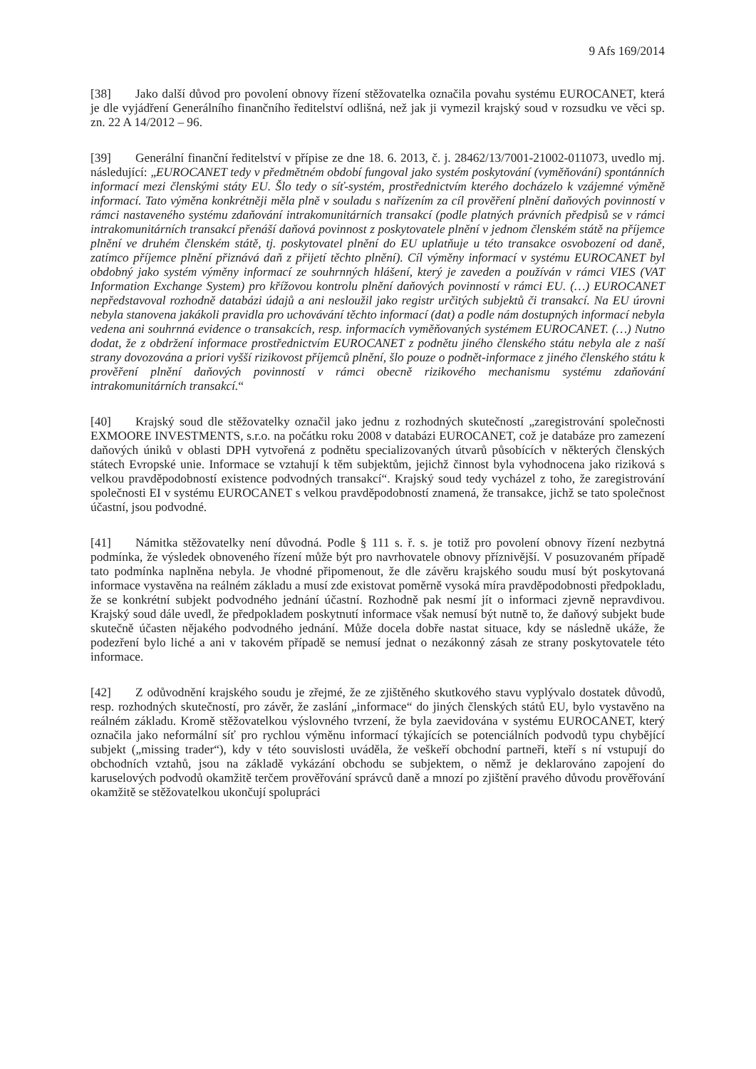9 Afs 169/2014
[38] Jako další důvod pro povolení obnovy řízení stěžovatelka označila povahu systému EUROCANET, která je dle vyjádření Generálního finančního ředitelství odlišná, než jak ji vymezil krajský soud v rozsudku ve věci sp. zn. 22 A 14/2012 – 96.
[39] Generální finanční ředitelství v přípise ze dne 18. 6. 2013, č. j. 28462/13/7001-21002-011073, uvedlo mj. následující: „EUROCANET tedy v předmětném období fungoval jako systém poskytování (vyměňování) spontánních informací mezi členskými státy EU. Šlo tedy o síť-systém, prostřednictvím kterého docházelo k vzájemné výměně informací. Tato výměna konkrétněji měla plně v souladu s nařízením za cíl prověření plnění daňových povinností v rámci nastaveného systému zdaňování intrakomunitárních transakcí (podle platných právních předpisů se v rámci intrakomunitárních transakcí přenáší daňová povinnost z poskytovatele plnění v jednom členském státě na příjemce plnění ve druhém členském státě, tj. poskytovatel plnění do EU uplatňuje u této transakce osvobození od daně, zatímco příjemce plnění přiznává daň z přijetí těchto plnění). Cíl výměny informací v systému EUROCANET byl obdobný jako systém výměny informací ze souhrnných hlášení, který je zaveden a používán v rámci VIES (VAT Information Exchange System) pro křížovou kontrolu plnění daňových povinností v rámci EU. (…) EUROCANET nepředstavoval rozhodně databázi údajů a ani nesloužil jako registr určitých subjektů či transakcí. Na EU úrovni nebyla stanovena jakákoli pravidla pro uchovávání těchto informací (dat) a podle nám dostupných informací nebyla vedena ani souhrnná evidence o transakcích, resp. informacích vyměňovaných systémem EUROCANET. (…) Nutno dodat, že z obdržení informace prostřednictvím EUROCANET z podnětu jiného členského státu nebyla ale z naší strany dovozována a priori vyšší rizikovost příjemců plnění, šlo pouze o podnět-informace z jiného členského státu k prověření plnění daňových povinností v rámci obecně rizikového mechanismu systému zdaňování intrakomunitárních transakcí.“
[40] Krajský soud dle stěžovatelky označil jako jednu z rozhodných skutečností „zaregistrování společnosti EXMOORE INVESTMENTS, s.r.o. na počátku roku 2008 v databázi EUROCANET, což je databáze pro zamezení daňových úniků v oblasti DPH vytvořená z podnětu specializovaných útvarů působících v některých členských státech Evropské unie. Informace se vztahují k těm subjektům, jejichž činnost byla vyhodnocena jako riziková s velkou pravděpodobností existence podvodných transakcí“. Krajský soud tedy vycházel z toho, že zaregistrování společnosti EI v systému EUROCANET s velkou pravděpodobností znamená, že transakce, jichž se tato společnost účastní, jsou podvodné.
[41] Námitka stěžovatelky není důvodná. Podle § 111 s. ř. s. je totiž pro povolení obnovy řízení nezbytná podmínka, že výsledek obnoveného řízení může být pro navrhovatele obnovy příznivější. V posuzovaném případě tato podmínka naplněna nebyla. Je vhodné připomenout, že dle závěru krajského soudu musí být poskytovaná informace vystavěna na reálném základu a musí zde existovat poměrně vysoká míra pravděpodobnosti předpokladu, že se konkrétní subjekt podvodného jednání účastní. Rozhodně pak nesmí jít o informaci zjevně nepravdivou. Krajský soud dále uvedl, že předpokladem poskytnutí informace však nemusí být nutně to, že daňový subjekt bude skutečně účasten nějakého podvodného jednání. Může docela dobře nastat situace, kdy se následně ukáže, že podezření bylo liché a ani v takovém případě se nemusí jednat o nezákonný zásah ze strany poskytovatele této informace.
[42] Z odůvodnění krajského soudu je zřejmé, že ze zjištěného skutkového stavu vyplývalo dostatek důvodů, resp. rozhodných skutečností, pro závěr, že zaslání „informace“ do jiných členských států EU, bylo vystavěno na reálném základu. Kromě stěžovatelkou výslovného tvrzení, že byla zaevidována v systému EUROCANET, který označila jako neformální síť pro rychlou výměnu informací týkajících se potenciálních podvodů typu chybějící subjekt („missing trader“), kdy v této souvislosti uváděla, že veškeří obchodní partneři, kteří s ní vstupují do obchodních vztahů, jsou na základě vykázání obchodu se subjektem, o němž je deklarováno zapojení do karuselových podvodů okamžitě terčem prověřování správců daně a mnozí po zjištění pravého důvodu prověřování okamžitě se stěžovatelkou ukončují spolupráci